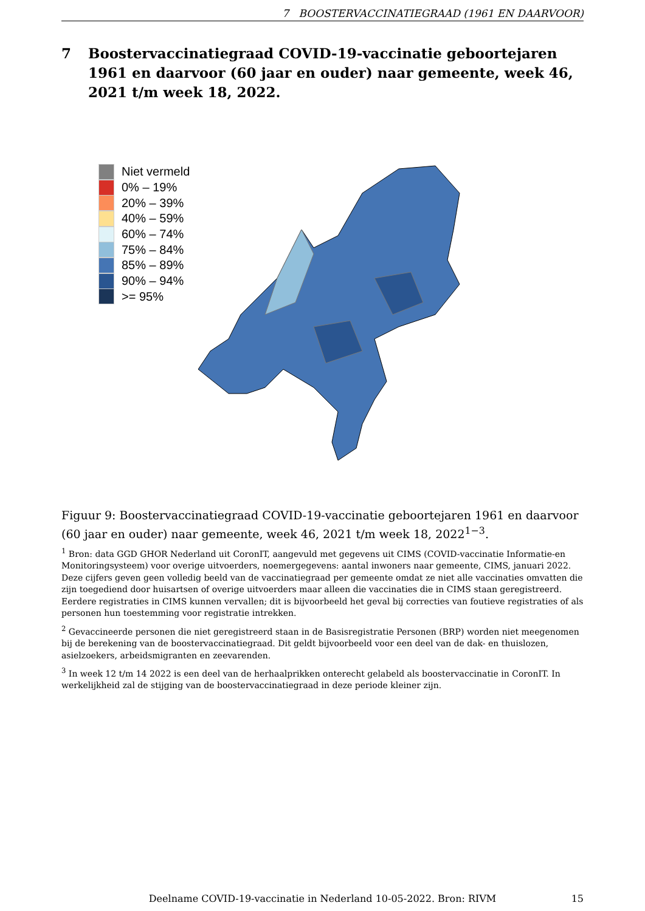7 BOOSTERVACCINATIEGRAAD (1961 EN DAARVOOR)
7 Boostervaccinatiegraad COVID-19-vaccinatie geboortejaren 1961 en daarvoor (60 jaar en ouder) naar gemeente, week 46, 2021 t/m week 18, 2022.
Niet vermeld
0% – 19%
20% – 39%
40% – 59%
60% – 74%
75% – 84%
85% – 89%
90% – 94%
>= 95%
Figuur 9: Boostervaccinatiegraad COVID-19-vaccinatie geboortejaren 1961 en daarvoor (60 jaar en ouder) naar gemeente, week 46, 2021 t/m week 18, 2022<sup>1−3</sup>.
<sup>1</sup> Bron: data GGD GHOR Nederland uit CoronIT, aangevuld met gegevens uit CIMS (COVID-vaccinatie Informatie-en Monitoringsysteem) voor overige uitvoerders, noemergegevens: aantal inwoners naar gemeente, CIMS, januari 2022. Deze cijfers geven geen volledig beeld van de vaccinatiegraad per gemeente omdat ze niet alle vaccinaties omvatten die zijn toegediend door huisartsen of overige uitvoerders maar alleen die vaccinaties die in CIMS staan geregistreerd. Eerdere registraties in CIMS kunnen vervallen; dit is bijvoorbeeld het geval bij correcties van foutieve registraties of als personen hun toestemming voor registratie intrekken.
<sup>2</sup> Gevaccineerde personen die niet geregistreerd staan in de Basisregistratie Personen (BRP) worden niet meegenomen bij de berekening van de boostervaccinatiegraad. Dit geldt bijvoorbeeld voor een deel van de dak- en thuislozen, asielzoekers, arbeidsmigranten en zeevarenden.
<sup>3</sup> In week 12 t/m 14 2022 is een deel van de herhaalprikken onterecht gelabeld als boostervaccinatie in CoronIT. In werkelijkheid zal de stijging van de boostervaccinatiegraad in deze periode kleiner zijn.
Deelname COVID-19-vaccinatie in Nederland 10-05-2022. Bron: RIVM 15